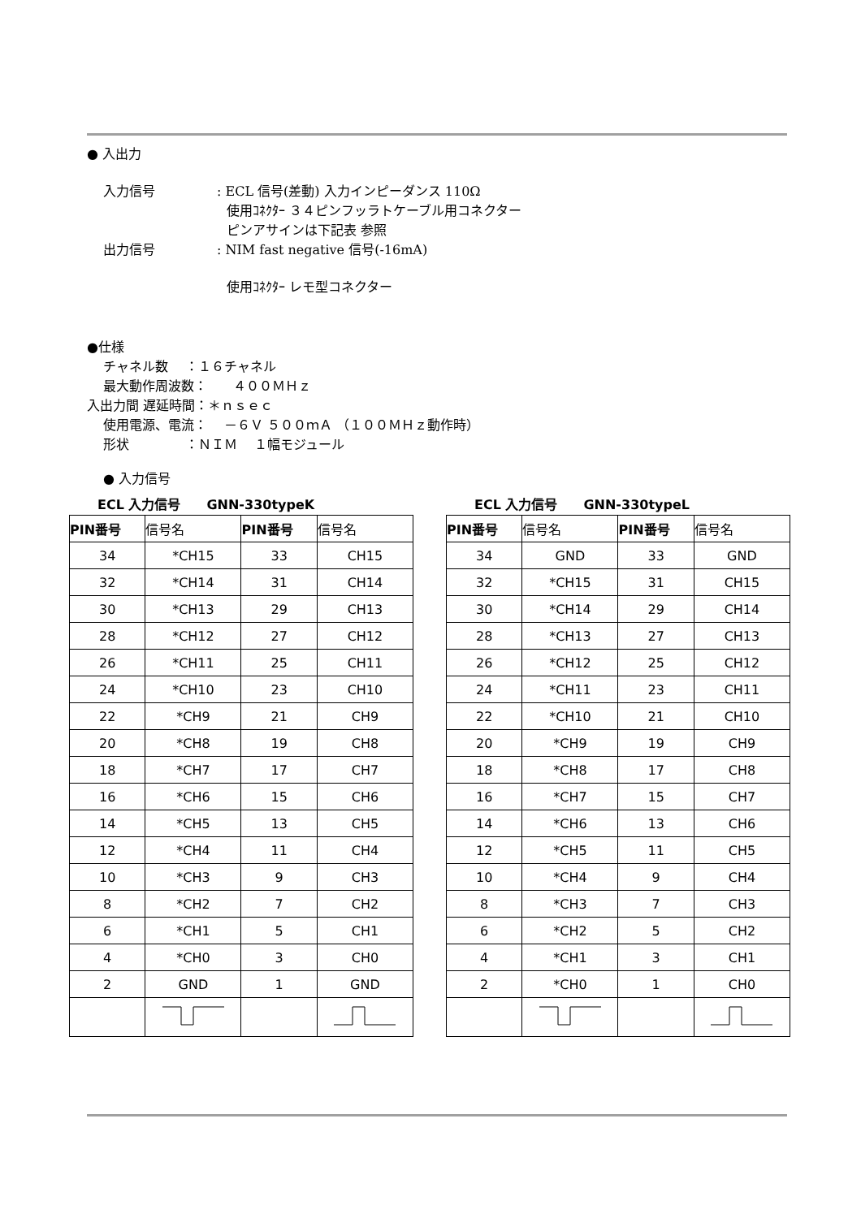● 入出力
入力信号: ECL 信号(差動) 入力インピーダンス 110Ω
使用ｺﾈｸﾀｰ ３４ピンフッラトケーブル用コネクター
ピンアサインは下記表 参照
出力信号: NIM fast negative 信号(-16mA)
使用ｺﾈｸﾀｰ レモ型コネクター
●仕様
チャネル数　 ：１６チャネル
最大動作周波数：　　４００ＭＨｚ
入出力間 遅延時間：＊ｎｓｅｃ
使用電源、電流：　 －６Ｖ ５００ｍＡ （１００ＭＨｚ動作時）
形状　　　　 ：ＮＩＭ　 １幅モジュール
● 入力信号
ECL 入力信号　　GNN-330typeK
| PIN番号 | 信号名 | PIN番号 | 信号名 |
| --- | --- | --- | --- |
| 34 | *CH15 | 33 | CH15 |
| 32 | *CH14 | 31 | CH14 |
| 30 | *CH13 | 29 | CH13 |
| 28 | *CH12 | 27 | CH12 |
| 26 | *CH11 | 25 | CH11 |
| 24 | *CH10 | 23 | CH10 |
| 22 | *CH9 | 21 | CH9 |
| 20 | *CH8 | 19 | CH8 |
| 18 | *CH7 | 17 | CH7 |
| 16 | *CH6 | 15 | CH6 |
| 14 | *CH5 | 13 | CH5 |
| 12 | *CH4 | 11 | CH4 |
| 10 | *CH3 | 9 | CH3 |
| 8 | *CH2 | 7 | CH2 |
| 6 | *CH1 | 5 | CH1 |
| 4 | *CH0 | 3 | CH0 |
| 2 | GND | 1 | GND |
ECL 入力信号　　GNN-330typeL
| PIN番号 | 信号名 | PIN番号 | 信号名 |
| --- | --- | --- | --- |
| 34 | GND | 33 | GND |
| 32 | *CH15 | 31 | CH15 |
| 30 | *CH14 | 29 | CH14 |
| 28 | *CH13 | 27 | CH13 |
| 26 | *CH12 | 25 | CH12 |
| 24 | *CH11 | 23 | CH11 |
| 22 | *CH10 | 21 | CH10 |
| 20 | *CH9 | 19 | CH9 |
| 18 | *CH8 | 17 | CH8 |
| 16 | *CH7 | 15 | CH7 |
| 14 | *CH6 | 13 | CH6 |
| 12 | *CH5 | 11 | CH5 |
| 10 | *CH4 | 9 | CH4 |
| 8 | *CH3 | 7 | CH3 |
| 6 | *CH2 | 5 | CH2 |
| 4 | *CH1 | 3 | CH1 |
| 2 | *CH0 | 1 | CH0 |